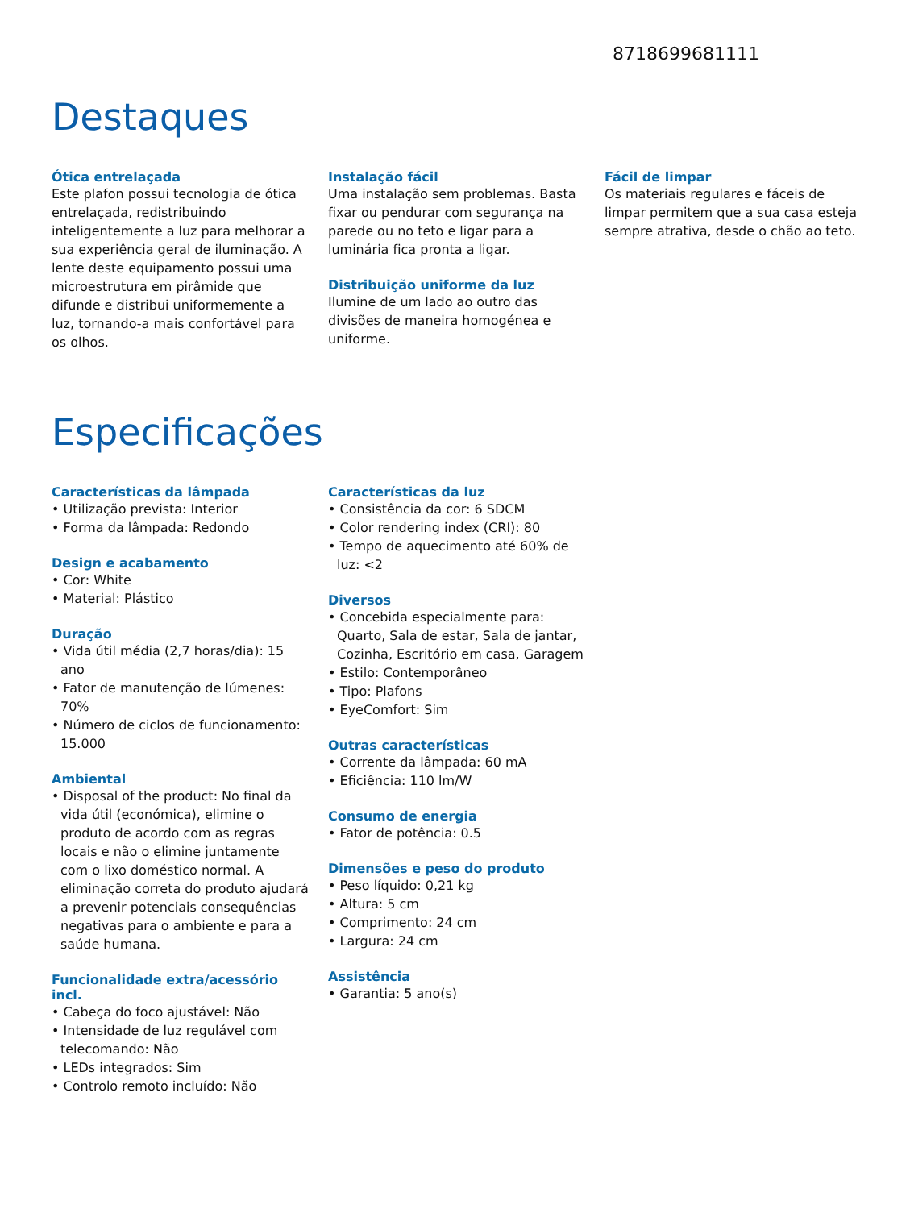8718699681111
Destaques
Ótica entrelaçada
Este plafon possui tecnologia de ótica entrelaçada, redistribuindo inteligentemente a luz para melhorar a sua experiência geral de iluminação. A lente deste equipamento possui uma microestrutura em pirâmide que difunde e distribui uniformemente a luz, tornando-a mais confortável para os olhos.
Instalação fácil
Uma instalação sem problemas. Basta fixar ou pendurar com segurança na parede ou no teto e ligar para a luminária fica pronta a ligar.
Distribuição uniforme da luz
Ilumine de um lado ao outro das divisões de maneira homogénea e uniforme.
Fácil de limpar
Os materiais regulares e fáceis de limpar permitem que a sua casa esteja sempre atrativa, desde o chão ao teto.
Especificações
Características da lâmpada
• Utilização prevista: Interior
• Forma da lâmpada: Redondo
Design e acabamento
• Cor: White
• Material: Plástico
Duração
• Vida útil média (2,7 horas/dia): 15 ano
• Fator de manutenção de lúmenes: 70%
• Número de ciclos de funcionamento: 15.000
Ambiental
• Disposal of the product: No final da vida útil (económica), elimine o produto de acordo com as regras locais e não o elimine juntamente com o lixo doméstico normal. A eliminação correta do produto ajudará a prevenir potenciais consequências negativas para o ambiente e para a saúde humana.
Funcionalidade extra/acessório incl.
• Cabeça do foco ajustável: Não
• Intensidade de luz regulável com telecomando: Não
• LEDs integrados: Sim
• Controlo remoto incluído: Não
Características da luz
• Consistência da cor: 6 SDCM
• Color rendering index (CRI): 80
• Tempo de aquecimento até 60% de luz: <2
Diversos
• Concebida especialmente para: Quarto, Sala de estar, Sala de jantar, Cozinha, Escritório em casa, Garagem
• Estilo: Contemporâneo
• Tipo: Plafons
• EyeComfort: Sim
Outras características
• Corrente da lâmpada: 60 mA
• Eficiência: 110 lm/W
Consumo de energia
• Fator de potência: 0.5
Dimensões e peso do produto
• Peso líquido: 0,21 kg
• Altura: 5 cm
• Comprimento: 24 cm
• Largura: 24 cm
Assistência
• Garantia: 5 ano(s)